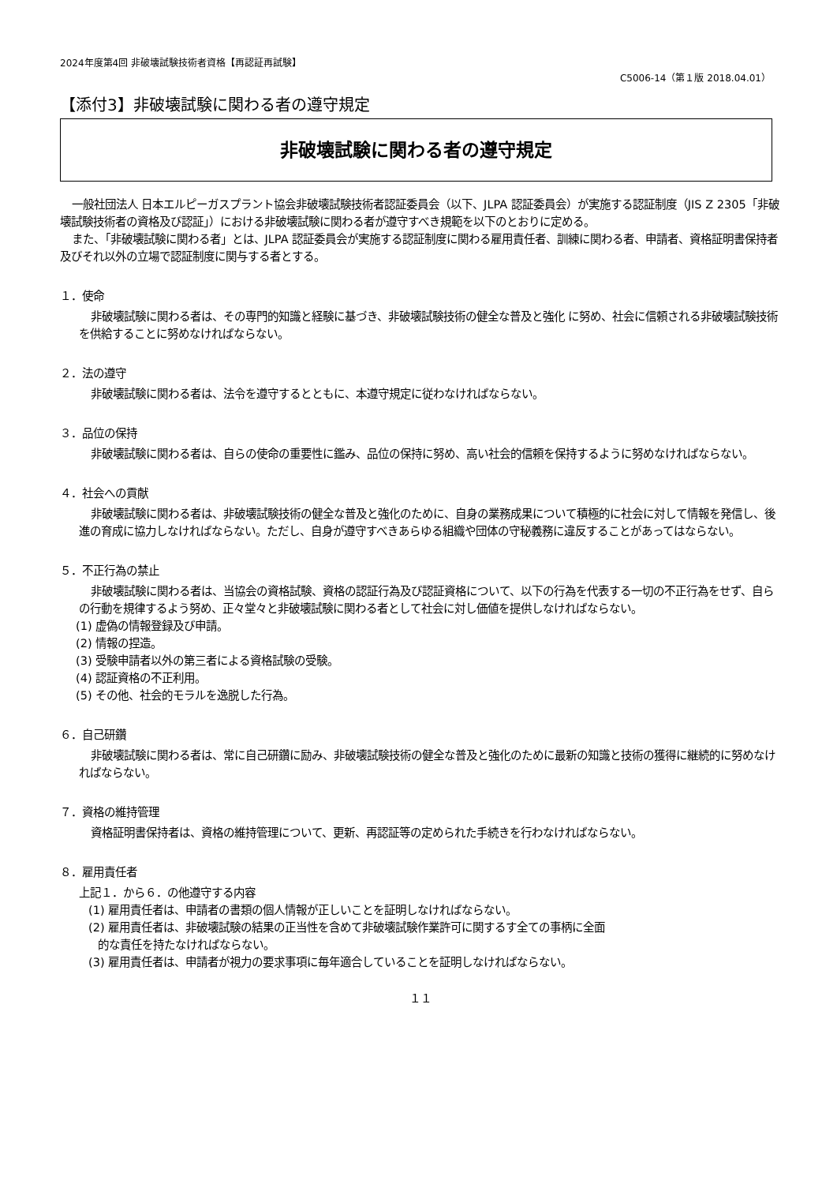2024年度第4回 非破壊試験技術者資格【再認証再試験】
C5006-14（第１版 2018.04.01）
【添付3】非破壊試験に関わる者の遵守規定
非破壊試験に関わる者の遵守規定
一般社団法人 日本エルピーガスプラント協会非破壊試験技術者認証委員会（以下、JLPA 認証委員会）が実施する認証制度（JIS Z 2305「非破壊試験技術者の資格及び認証」）における非破壊試験に関わる者が遵守すべき規範を以下のとおりに定める。
また、「非破壊試験に関わる者」とは、JLPA 認証委員会が実施する認証制度に関わる雇用責任者、訓練に関わる者、申請者、資格証明書保持者及びそれ以外の立場で認証制度に関与する者とする。
１．使命
非破壊試験に関わる者は、その専門的知識と経験に基づき、非破壊試験技術の健全な普及と強化 に努め、社会に信頼される非破壊試験技術を供給することに努めなければならない。
２．法の遵守
非破壊試験に関わる者は、法令を遵守するとともに、本遵守規定に従わなければならない。
３．品位の保持
非破壊試験に関わる者は、自らの使命の重要性に鑑み、品位の保持に努め、高い社会的信頼を保持するように努めなければならない。
４．社会への貢献
非破壊試験に関わる者は、非破壊試験技術の健全な普及と強化のために、自身の業務成果について積極的に社会に対して情報を発信し、後進の育成に協力しなければならない。ただし、自身が遵守すべきあらゆる組織や団体の守秘義務に違反することがあってはならない。
５．不正行為の禁止
非破壊試験に関わる者は、当協会の資格試験、資格の認証行為及び認証資格について、以下の行為を代表する一切の不正行為をせず、自らの行動を規律するよう努め、正々堂々と非破壊試験に関わる者として社会に対し価値を提供しなければならない。
(1) 虚偽の情報登録及び申請。
(2) 情報の捏造。
(3) 受験申請者以外の第三者による資格試験の受験。
(4) 認証資格の不正利用。
(5) その他、社会的モラルを逸脱した行為。
６．自己研鑽
非破壊試験に関わる者は、常に自己研鑽に励み、非破壊試験技術の健全な普及と強化のために最新の知識と技術の獲得に継続的に努めなければならない。
７．資格の維持管理
資格証明書保持者は、資格の維持管理について、更新、再認証等の定められた手続きを行わなければならない。
８．雇用責任者
上記１．から６．の他遵守する内容
(1) 雇用責任者は、申請者の書類の個人情報が正しいことを証明しなければならない。
(2) 雇用責任者は、非破壊試験の結果の正当性を含めて非破壊試験作業許可に関するす全ての事柄に全面
的な責任を持たなければならない。
(3) 雇用責任者は、申請者が視力の要求事項に毎年適合していることを証明しなければならない。
１１